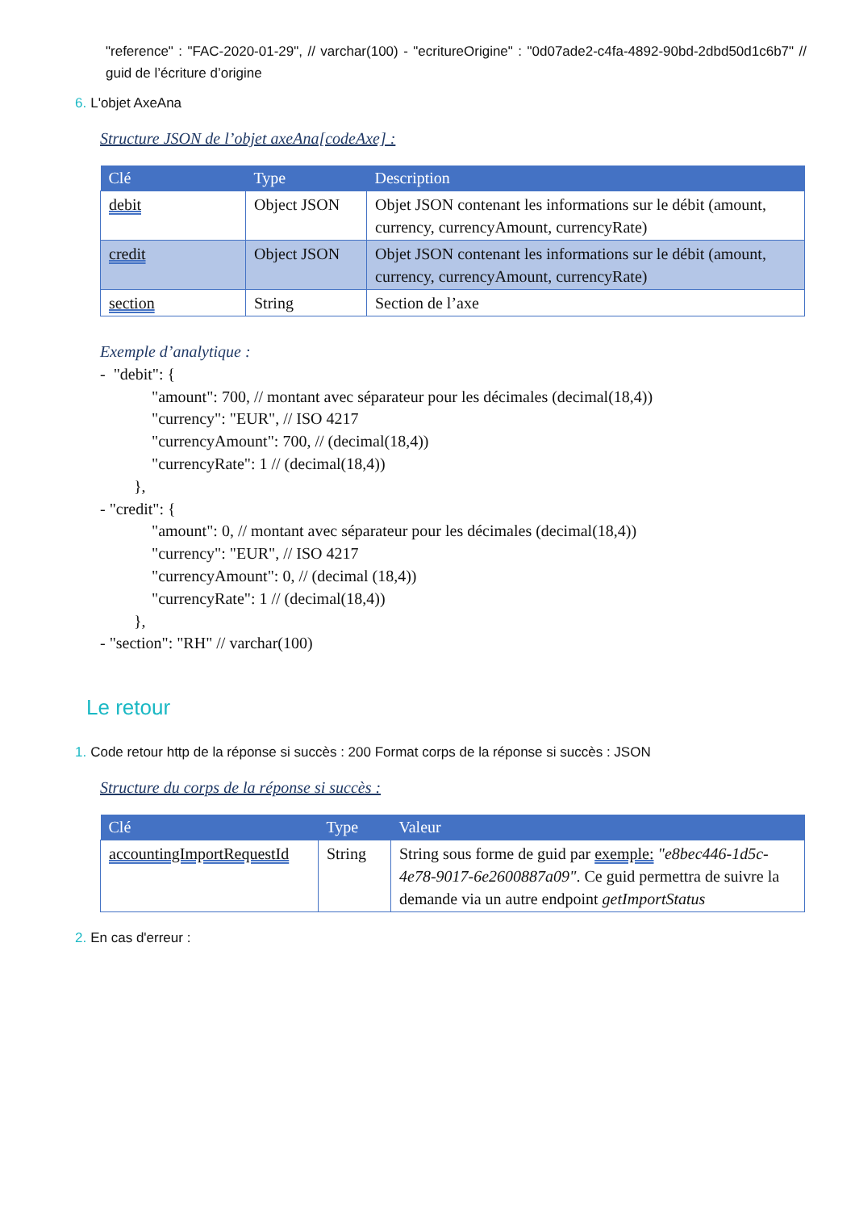"reference" : "FAC-2020-01-29", // varchar(100) - "ecritureOrigine" : "0d07ade2-c4fa-4892-90bd-2dbd50d1c6b7" // guid de l’écriture d’origine
6. L'objet AxeAna
Structure JSON de l’objet axeAna[codeAxe] :
| Clé | Type | Description |
| --- | --- | --- |
| debit | Object JSON | Objet JSON contenant les informations sur le débit (amount, currency, currencyAmount, currencyRate) |
| credit | Object JSON | Objet JSON contenant les informations sur le débit (amount, currency, currencyAmount, currencyRate) |
| section | String | Section de l’axe |
Exemple d’analytique :
- "debit": {
"amount": 700, // montant avec séparateur pour les décimales (decimal(18,4))
"currency": "EUR", // ISO 4217
"currencyAmount": 700, // (decimal(18,4))
"currencyRate": 1 // (decimal(18,4))
},
- "credit": {
"amount": 0, // montant avec séparateur pour les décimales (decimal(18,4))
"currency": "EUR", // ISO 4217
"currencyAmount": 0, // (decimal (18,4))
"currencyRate": 1 // (decimal(18,4))
},
- "section": "RH" // varchar(100)
Le retour
1. Code retour http de la réponse si succès : 200 Format corps de la réponse si succès : JSON
Structure du corps de la réponse si succès :
| Clé | Type | Valeur |
| --- | --- | --- |
| accountingImportRequestId | String | String sous forme de guid par exemple: "e8bec446-1d5c-4e78-9017-6e2600887a09" . Ce guid permettra de suivre la demande via un autre endpoint getImportStatus |
2. En cas d'erreur :